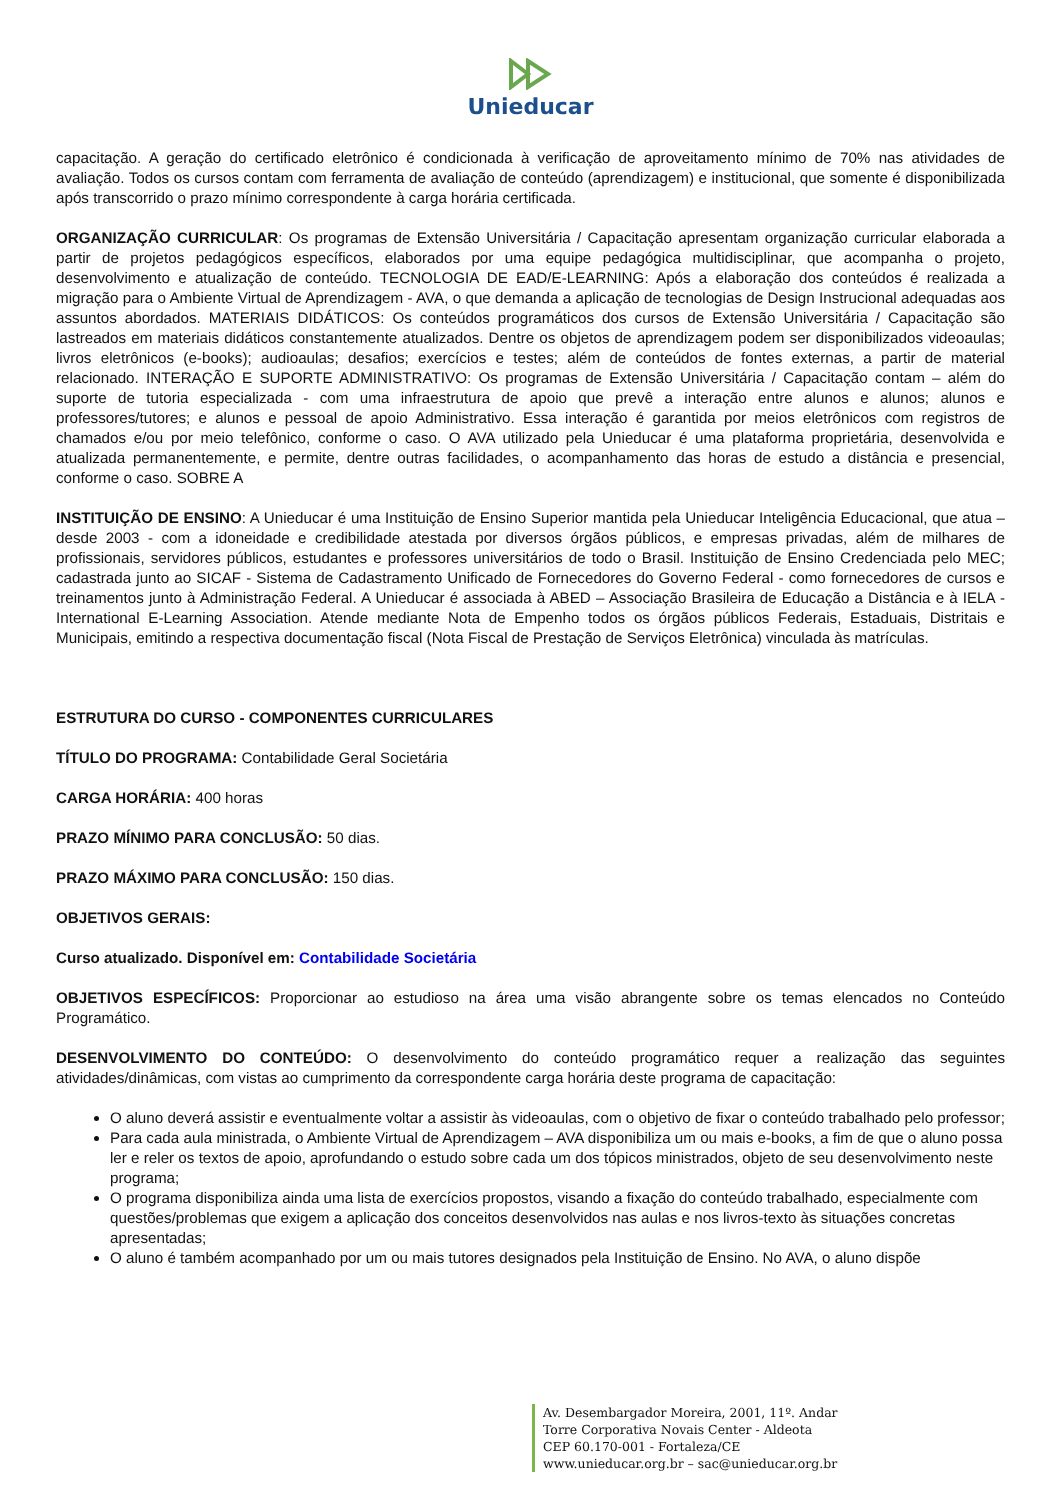Unieducar
capacitação. A geração do certificado eletrônico é condicionada à verificação de aproveitamento mínimo de 70% nas atividades de avaliação. Todos os cursos contam com ferramenta de avaliação de conteúdo (aprendizagem) e institucional, que somente é disponibilizada após transcorrido o prazo mínimo correspondente à carga horária certificada.
ORGANIZAÇÃO CURRICULAR: Os programas de Extensão Universitária / Capacitação apresentam organização curricular elaborada a partir de projetos pedagógicos específicos, elaborados por uma equipe pedagógica multidisciplinar, que acompanha o projeto, desenvolvimento e atualização de conteúdo. TECNOLOGIA DE EAD/E-LEARNING: Após a elaboração dos conteúdos é realizada a migração para o Ambiente Virtual de Aprendizagem - AVA, o que demanda a aplicação de tecnologias de Design Instrucional adequadas aos assuntos abordados. MATERIAIS DIDÁTICOS: Os conteúdos programáticos dos cursos de Extensão Universitária / Capacitação são lastreados em materiais didáticos constantemente atualizados. Dentre os objetos de aprendizagem podem ser disponibilizados videoaulas; livros eletrônicos (e-books); audioaulas; desafios; exercícios e testes; além de conteúdos de fontes externas, a partir de material relacionado. INTERAÇÃO E SUPORTE ADMINISTRATIVO: Os programas de Extensão Universitária / Capacitação contam – além do suporte de tutoria especializada - com uma infraestrutura de apoio que prevê a interação entre alunos e alunos; alunos e professores/tutores; e alunos e pessoal de apoio Administrativo. Essa interação é garantida por meios eletrônicos com registros de chamados e/ou por meio telefônico, conforme o caso. O AVA utilizado pela Unieducar é uma plataforma proprietária, desenvolvida e atualizada permanentemente, e permite, dentre outras facilidades, o acompanhamento das horas de estudo a distância e presencial, conforme o caso. SOBRE A
INSTITUIÇÃO DE ENSINO: A Unieducar é uma Instituição de Ensino Superior mantida pela Unieducar Inteligência Educacional, que atua – desde 2003 - com a idoneidade e credibilidade atestada por diversos órgãos públicos, e empresas privadas, além de milhares de profissionais, servidores públicos, estudantes e professores universitários de todo o Brasil. Instituição de Ensino Credenciada pelo MEC; cadastrada junto ao SICAF - Sistema de Cadastramento Unificado de Fornecedores do Governo Federal - como fornecedores de cursos e treinamentos junto à Administração Federal. A Unieducar é associada à ABED – Associação Brasileira de Educação a Distância e à IELA - International E-Learning Association. Atende mediante Nota de Empenho todos os órgãos públicos Federais, Estaduais, Distritais e Municipais, emitindo a respectiva documentação fiscal (Nota Fiscal de Prestação de Serviços Eletrônica) vinculada às matrículas.
ESTRUTURA DO CURSO - COMPONENTES CURRICULARES
TÍTULO DO PROGRAMA: Contabilidade Geral Societária
CARGA HORÁRIA: 400 horas
PRAZO MÍNIMO PARA CONCLUSÃO: 50 dias.
PRAZO MÁXIMO PARA CONCLUSÃO: 150 dias.
OBJETIVOS GERAIS:
Curso atualizado. Disponível em: Contabilidade Societária
OBJETIVOS ESPECÍFICOS: Proporcionar ao estudioso na área uma visão abrangente sobre os temas elencados no Conteúdo Programático.
DESENVOLVIMENTO DO CONTEÚDO: O desenvolvimento do conteúdo programático requer a realização das seguintes atividades/dinâmicas, com vistas ao cumprimento da correspondente carga horária deste programa de capacitação:
O aluno deverá assistir e eventualmente voltar a assistir às videoaulas, com o objetivo de fixar o conteúdo trabalhado pelo professor;
Para cada aula ministrada, o Ambiente Virtual de Aprendizagem – AVA disponibiliza um ou mais e-books, a fim de que o aluno possa ler e reler os textos de apoio, aprofundando o estudo sobre cada um dos tópicos ministrados, objeto de seu desenvolvimento neste programa;
O programa disponibiliza ainda uma lista de exercícios propostos, visando a fixação do conteúdo trabalhado, especialmente com questões/problemas que exigem a aplicação dos conceitos desenvolvidos nas aulas e nos livros-texto às situações concretas apresentadas;
O aluno é também acompanhado por um ou mais tutores designados pela Instituição de Ensino. No AVA, o aluno dispõe
Av. Desembargador Moreira, 2001, 11º. Andar
Torre Corporativa Novais Center - Aldeota
CEP 60.170-001 - Fortaleza/CE
www.unieducar.org.br – sac@unieducar.org.br